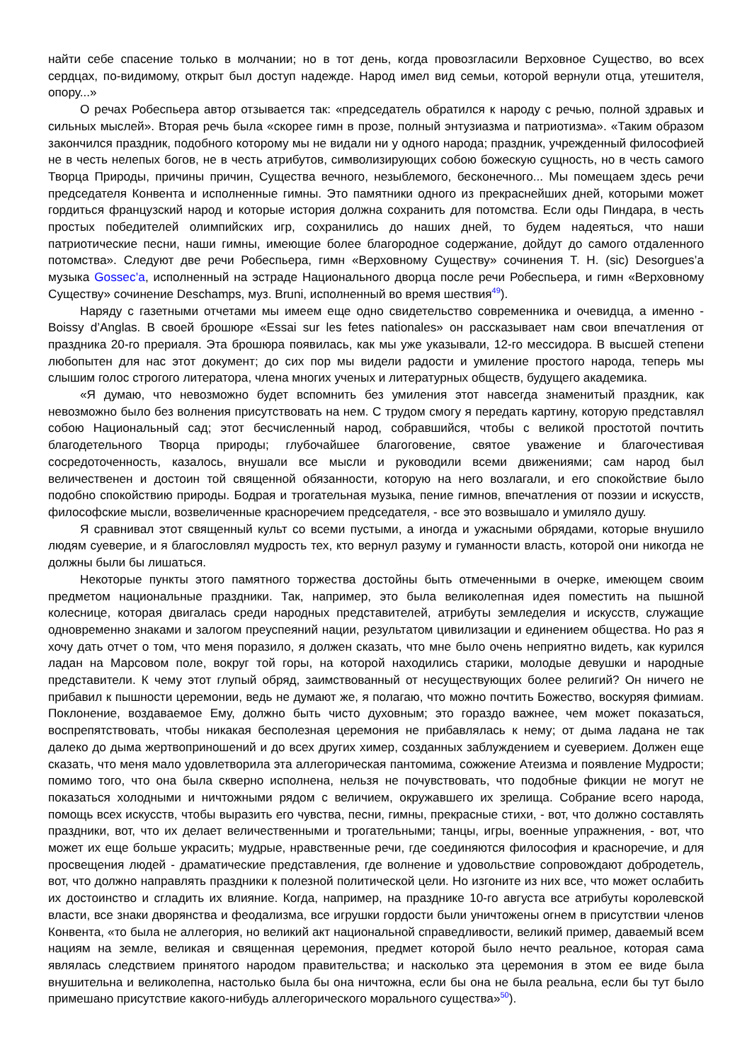найти себе спасение только в молчании; но в тот день, когда провозгласили Верховное Существо, во всех сердцах, по-видимому, открыт был доступ надежде. Народ имел вид семьи, которой вернули отца, утешителя, опору...»
О речах Робеспьера автор отзывается так: «председатель обратился к народу с речью, полной здравых и сильных мыслей». Вторая речь была «скорее гимн в прозе, полный энтузиазма и патриотизма». «Таким образом закончился праздник, подобного которому мы не видали ни у одного народа; праздник, учрежденный философией не в честь нелепых богов, не в честь атрибутов, символизирующих собою божескую сущность, но в честь самого Творца Природы, причины причин, Существа вечного, незыблемого, бесконечного... Мы помещаем здесь речи председателя Конвента и исполненные гимны. Это памятники одного из прекраснейших дней, которыми может гордиться французский народ и которые история должна сохранить для потомства. Если оды Пиндара, в честь простых победителей олимпийских игр, сохранились до наших дней, то будем надеяться, что наши патриотические песни, наши гимны, имеющие более благородное содержание, дойдут до самого отдаленного потомства». Следуют две речи Робеспьера, гимн «Верховному Существу» сочинения T. H. (sic) Desorgues’a музыка Gossec’a, исполненный на эстраде Национального дворца после речи Робеспьера, и гимн «Верховному Существу» сочинение Deschamps, муз. Bruni, исполненный во время шествия<sup>49</sup>).
Наряду с газетными отчетами мы имеем еще одно свидетельство современника и очевидца, а именно - Boissy d’Anglas. В своей брошюре «Essai sur les fetes nationales» он рассказывает нам свои впечатления от праздника 20-го прериаля. Эта брошюра появилась, как мы уже указывали, 12-го мессидора. В высшей степени любопытен для нас этот документ; до сих пор мы видели радости и умиление простого народа, теперь мы слышим голос строгого литератора, члена многих ученых и литературных обществ, будущего академика.
«Я думаю, что невозможно будет вспомнить без умиления этот навсегда знаменитый праздник, как невозможно было без волнения присутствовать на нем. С трудом смогу я передать картину, которую представлял собою Национальный сад; этот бесчисленный народ, собравшийся, чтобы с великой простотой почтить благодетельного Творца природы; глубочайшее благоговение, святое уважение и благочестивая сосредоточенность, казалось, внушали все мысли и руководили всеми движениями; сам народ был величественен и достоин той священной обязанности, которую на него возлагали, и его спокойствие было подобно спокойствию природы. Бодрая и трогательная музыка, пение гимнов, впечатления от поэзии и искусств, философские мысли, возвеличенные красноречием председателя, - все это возвышало и умиляло душу.
Я сравнивал этот священный культ со всеми пустыми, а иногда и ужасными обрядами, которые внушило людям суеверие, и я благословлял мудрость тех, кто вернул разуму и гуманности власть, которой они никогда не должны были бы лишаться.
Некоторые пункты этого памятного торжества достойны быть отмеченными в очерке, имеющем своим предметом национальные праздники. Так, например, это была великолепная идея поместить на пышной колеснице, которая двигалась среди народных представителей, атрибуты земледелия и искусств, служащие одновременно знаками и залогом преуспеяний нации, результатом цивилизации и единением общества. Но раз я хочу дать отчет о том, что меня поразило, я должен сказать, что мне было очень неприятно видеть, как курился ладан на Марсовом поле, вокруг той горы, на которой находились старики, молодые девушки и народные представители. К чему этот глупый обряд, заимствованный от несуществующих более религий? Он ничего не прибавил к пышности церемонии, ведь не думают же, я полагаю, что можно почтить Божество, воскуряя фимиам. Поклонение, воздаваемое Ему, должно быть чисто духовным; это гораздо важнее, чем может показаться, воспрепятствовать, чтобы никакая бесполезная церемония не прибавлялась к нему; от дыма ладана не так далеко до дыма жертвоприношений и до всех других химер, созданных заблуждением и суеверием. Должен еще сказать, что меня мало удовлетворила эта аллегорическая пантомима, сожжение Атеизма и появление Мудрости; помимо того, что она была скверно исполнена, нельзя не почувствовать, что подобные фикции не могут не показаться холодными и ничтожными рядом с величием, окружавшего их зрелища. Собрание всего народа, помощь всех искусств, чтобы выразить его чувства, песни, гимны, прекрасные стихи, - вот, что должно составлять праздники, вот, что их делает величественными и трогательными; танцы, игры, военные упражнения, - вот, что может их еще больше украсить; мудрые, нравственные речи, где соединяются философия и красноречие, и для просвещения людей - драматические представления, где волнение и удовольствие сопровождают добродетель, вот, что должно направлять праздники к полезной политической цели. Но изгоните из них все, что может ослабить их достоинство и сгладить их влияние. Когда, например, на празднике 10-го августа все атрибуты королевской власти, все знаки дворянства и феодализма, все игрушки гордости были уничтожены огнем в присутствии членов Конвента, «то была не аллегория, но великий акт национальной справедливости, великий пример, даваемый всем нациям на земле, великая и священная церемония, предмет которой было нечто реальное, которая сама являлась следствием принятого народом правительства; и насколько эта церемония в этом ее виде была внушительна и великолепна, настолько была бы она ничтожна, если бы она не была реальна, если бы тут было примешано присутствие какого-нибудь аллегорического морального существа»<sup>50</sup>).